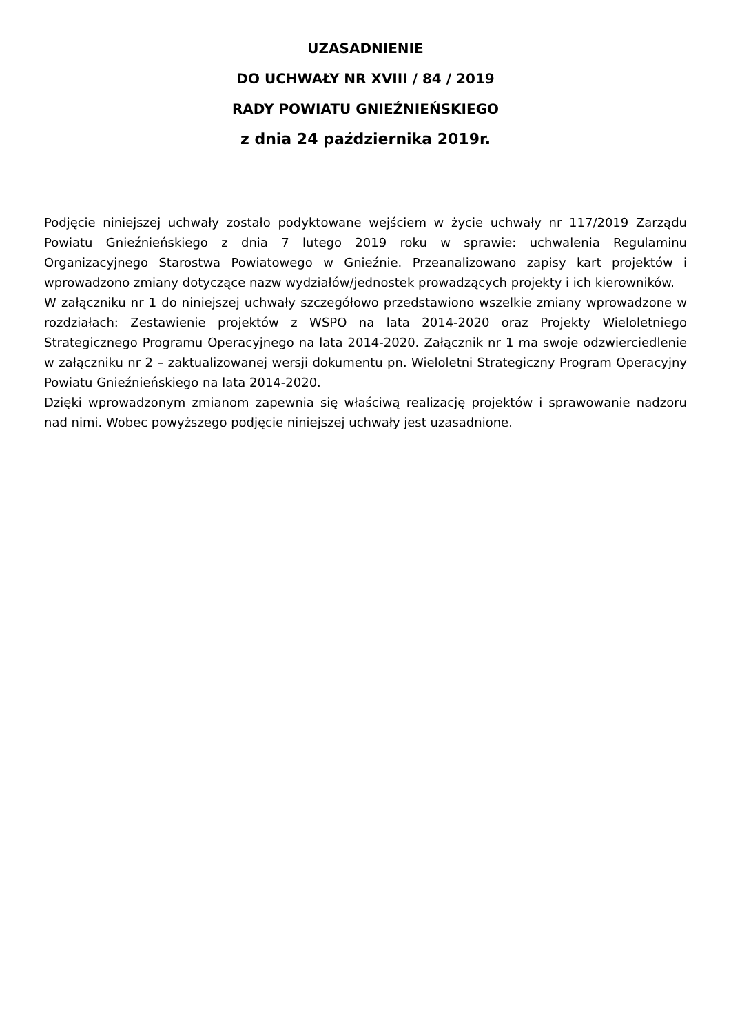UZASADNIENIE
DO UCHWAŁY NR XVIII / 84 / 2019
RADY POWIATU GNIEŹNIEŃSKIEGO
z dnia 24 października 2019r.
Podjęcie niniejszej uchwały zostało podyktowane wejściem w życie uchwały nr 117/2019 Zarządu Powiatu Gnieźnieńskiego z dnia 7 lutego 2019 roku w sprawie: uchwalenia Regulaminu Organizacyjnego Starostwa Powiatowego w Gnieźnie. Przeanalizowano zapisy kart projektów i wprowadzono zmiany dotyczące nazw wydziałów/jednostek prowadzących projekty i ich kierowników.
W załączniku nr 1 do niniejszej uchwały szczegółowo przedstawiono wszelkie zmiany wprowadzone w rozdziałach: Zestawienie projektów z WSPO na lata 2014-2020 oraz Projekty Wieloletniego Strategicznego Programu Operacyjnego na lata 2014-2020. Załącznik nr 1 ma swoje odzwierciedlenie w załączniku nr 2 – zaktualizowanej wersji dokumentu pn. Wieloletni Strategiczny Program Operacyjny Powiatu Gnieźnieńskiego na lata 2014-2020.
Dzięki wprowadzonym zmianom zapewnia się właściwą realizację projektów i sprawowanie nadzoru nad nimi. Wobec powyższego podjęcie niniejszej uchwały jest uzasadnione.